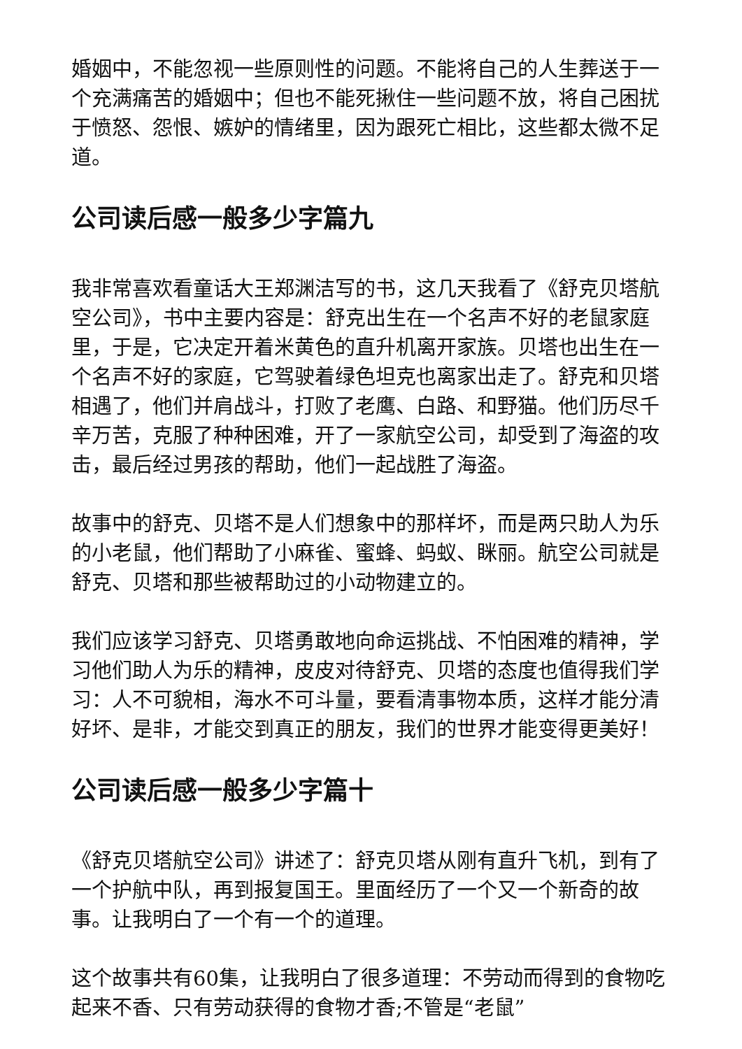婚姻中，不能忽视一些原则性的问题。不能将自己的人生葬送于一个充满痛苦的婚姻中；但也不能死揪住一些问题不放，将自己困扰于愤怒、怨恨、嫉妒的情绪里，因为跟死亡相比，这些都太微不足道。
公司读后感一般多少字篇九
我非常喜欢看童话大王郑渊洁写的书，这几天我看了《舒克贝塔航空公司》，书中主要内容是：舒克出生在一个名声不好的老鼠家庭里，于是，它决定开着米黄色的直升机离开家族。贝塔也出生在一个名声不好的家庭，它驾驶着绿色坦克也离家出走了。舒克和贝塔相遇了，他们并肩战斗，打败了老鹰、白路、和野猫。他们历尽千辛万苦，克服了种种困难，开了一家航空公司，却受到了海盗的攻击，最后经过男孩的帮助，他们一起战胜了海盗。
故事中的舒克、贝塔不是人们想象中的那样坏，而是两只助人为乐的小老鼠，他们帮助了小麻雀、蜜蜂、蚂蚁、眯丽。航空公司就是舒克、贝塔和那些被帮助过的小动物建立的。
我们应该学习舒克、贝塔勇敢地向命运挑战、不怕困难的精神，学习他们助人为乐的精神，皮皮对待舒克、贝塔的态度也值得我们学习：人不可貌相，海水不可斗量，要看清事物本质，这样才能分清好坏、是非，才能交到真正的朋友，我们的世界才能变得更美好！
公司读后感一般多少字篇十
《舒克贝塔航空公司》讲述了：舒克贝塔从刚有直升飞机，到有了一个护航中队，再到报复国王。里面经历了一个又一个新奇的故事。让我明白了一个有一个的道理。
这个故事共有60集，让我明白了很多道理：不劳动而得到的食物吃起来不香、只有劳动获得的食物才香;不管是“老鼠”